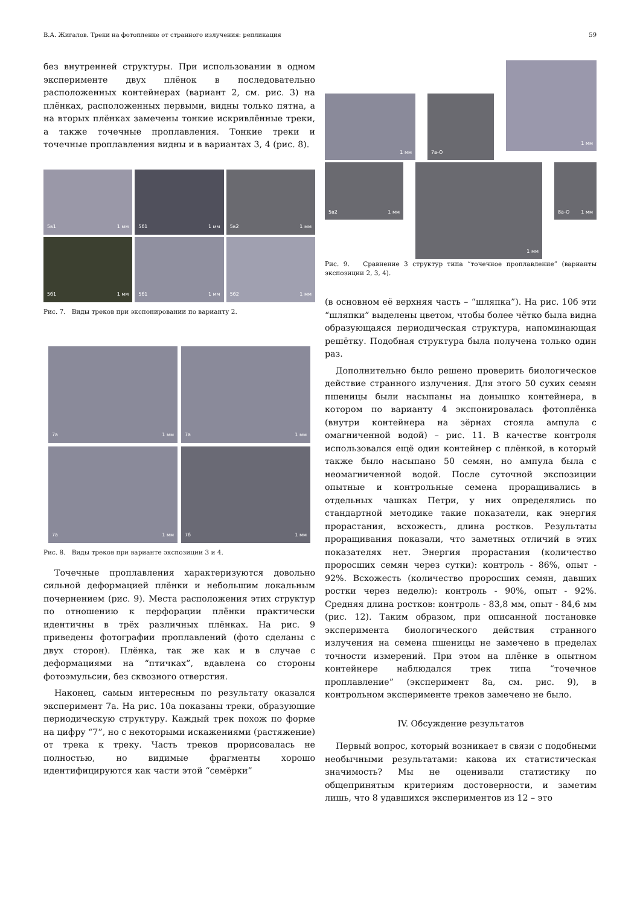В.А. Жигалов. Треки на фотопленке от странного излучения: репликация 59
без внутренней структуры. При использовании в одном эксперименте двух плёнок в последовательно расположенных контейнерах (вариант 2, см. рис. 3) на плёнках, расположенных первыми, видны только пятна, а на вторых плёнках замечены тонкие искривлённые треки, а также точечные проплавления. Тонкие треки и точечные проплавления видны и в вариантах 3, 4 (рис. 8).
5в1 1 мм
5б1 1 мм
5в2 1 мм
5б1 1 мм
5б1 1 мм
5б2 1 мм
Рис. 7. Виды треков при экспонировании по варианту 2.
7а 1 мм
7а 1 мм
7а 1 мм
7б 1 мм
Рис. 8. Виды треков при варианте экспозиции 3 и 4.
Точечные проплавления характеризуются довольно сильной деформацией плёнки и небольшим локальным почернением (рис. 9). Места расположения этих структур по отношению к перфорации плёнки практически идентичны в трёх различных плёнках. На рис. 9 приведены фотографии проплавлений (фото сделаны с двух сторон). Плёнка, так же как и в случае с деформациями на “птичках”, вдавлена со стороны фотоэмульсии, без сквозного отверстия.
Наконец, самым интересным по результату оказался эксперимент 7а. На рис. 10а показаны треки, образующие периодическую структуру. Каждый трек похож по форме на цифру “7”, но с некоторыми искажениями (растяжение) от трека к треку. Часть треков прорисовалась не полностью, но видимые фрагменты хорошо идентифицируются как части этой “семёрки”
1 мм
7а-О
1 мм
5в2 1 мм
1 мм
8а-О 1 мм
Рис. 9. Сравнение 3 структур типа “точечное проплавление” (варианты экспозиции 2, 3, 4).
(в основном её верхняя часть – “шляпка”). На рис. 10б эти “шляпки” выделены цветом, чтобы более чётко была видна образующаяся периодическая структура, напоминающая решётку. Подобная структура была получена только один раз.
Дополнительно было решено проверить биологическое действие странного излучения. Для этого 50 сухих семян пшеницы были насыпаны на донышко контейнера, в котором по варианту 4 экспонировалась фотоплёнка (внутри контейнера на зёрнах стояла ампула с омагниченной водой) – рис. 11. В качестве контроля использовался ещё один контейнер с плёнкой, в который также было насыпано 50 семян, но ампула была с неомагниченной водой. После суточной экспозиции опытные и контрольные семена проращивались в отдельных чашках Петри, у них определялись по стандартной методике такие показатели, как энергия прорастания, всхожесть, длина ростков. Результаты проращивания показали, что заметных отличий в этих показателях нет. Энергия прорастания (количество проросших семян через сутки): контроль - 86%, опыт - 92%. Всхожесть (количество проросших семян, давших ростки через неделю): контроль - 90%, опыт - 92%. Средняя длина ростков: контроль - 83,8 мм, опыт - 84,6 мм (рис. 12). Таким образом, при описанной постановке эксперимента биологического действия странного излучения на семена пшеницы не замечено в пределах точности измерений. При этом на плёнке в опытном контейнере наблюдался трек типа “точечное проплавление” (эксперимент 8а, см. рис. 9), в контрольном эксперименте треков замечено не было.
IV. Обсуждение результатов
Первый вопрос, который возникает в связи с подобными необычными результатами: какова их статистическая значимость? Мы не оценивали статистику по общепринятым критериям достоверности, и заметим лишь, что 8 удавшихся экспериментов из 12 – это